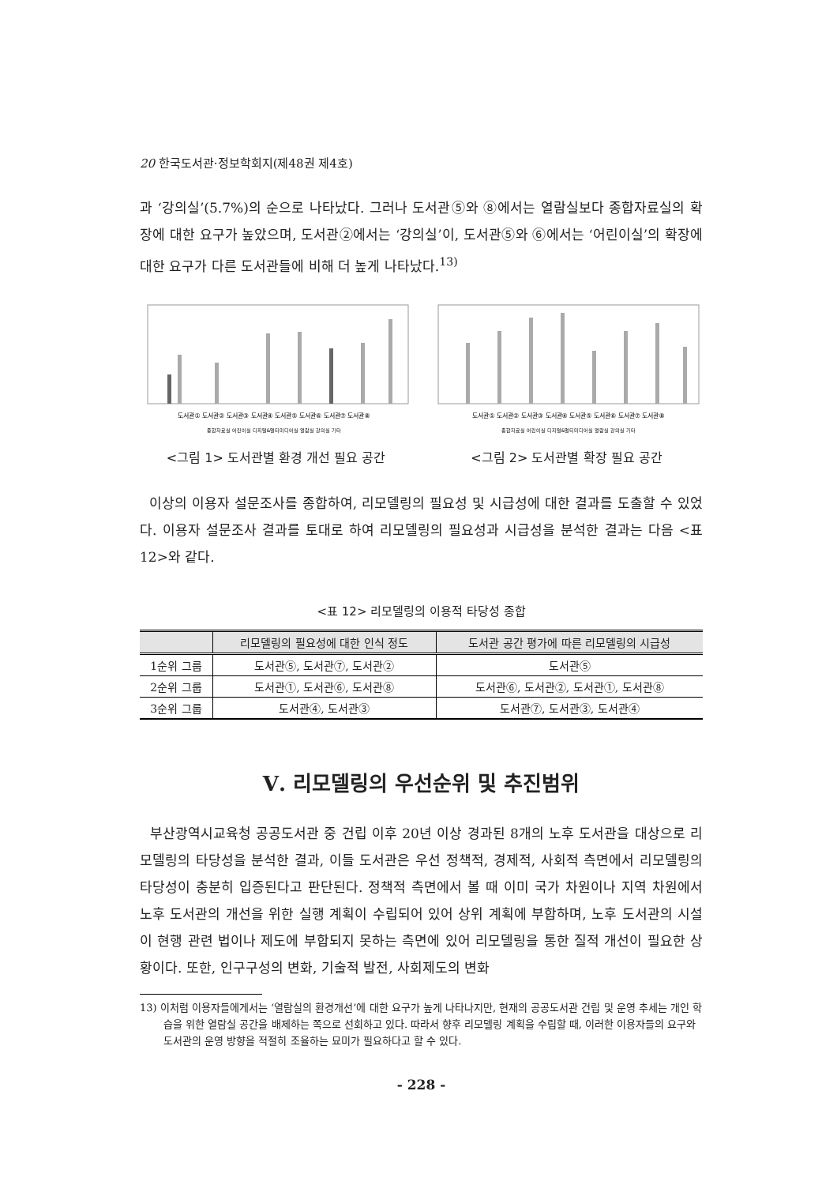20 한국도서관·정보학회지(제48권 제4호)
과 ‘강의실’(5.7%)의 순으로 나타났다. 그러나 도서관⑤와 ⑧에서는 열람실보다 종합자료실의 확장에 대한 요구가 높았으며, 도서관②에서는 ‘강의실’이, 도서관⑤와 ⑥에서는 ‘어린이실’의 확장에 대한 요구가 다른 도서관들에 비해 더 높게 나타났다.<sup>13)</sup>
도서관① 도서관② 도서관③ 도서관④ 도서관⑤ 도서관⑥ 도서관⑦ 도서관⑧
종합자료실 어린이실 디지털&멀티미디어실 열람실 강의실 기타
<그림 1> 도서관별 환경 개선 필요 공간
도서관① 도서관② 도서관③ 도서관④ 도서관⑤ 도서관⑥ 도서관⑦ 도서관⑧
종합자료실 어린이실 디지털&멀티미디어실 열람실 강의실 기타
<그림 2> 도서관별 확장 필요 공간
이상의 이용자 설문조사를 종합하여, 리모델링의 필요성 및 시급성에 대한 결과를 도출할 수 있었다. 이용자 설문조사 결과를 토대로 하여 리모델링의 필요성과 시급성을 분석한 결과는 다음 <표 12>와 같다.
<표 12> 리모델링의 이용적 타당성 종합
| | 리모델링의 필요성에 대한 인식 정도 | 도서관 공간 평가에 따른 리모델링의 시급성 |
| --- | --- | --- |
| 1순위 그룹 | 도서관⑤, 도서관⑦, 도서관② | 도서관⑤ |
| 2순위 그룹 | 도서관①, 도서관⑥, 도서관⑧ | 도서관⑥, 도서관②, 도서관①, 도서관⑧ |
| 3순위 그룹 | 도서관④, 도서관③ | 도서관⑦, 도서관③, 도서관④ |
Ⅴ. 리모델링의 우선순위 및 추진범위
부산광역시교육청 공공도서관 중 건립 이후 20년 이상 경과된 8개의 노후 도서관을 대상으로 리모델링의 타당성을 분석한 결과, 이들 도서관은 우선 정책적, 경제적, 사회적 측면에서 리모델링의 타당성이 충분히 입증된다고 판단된다. 정책적 측면에서 볼 때 이미 국가 차원이나 지역 차원에서 노후 도서관의 개선을 위한 실행 계획이 수립되어 있어 상위 계획에 부합하며, 노후 도서관의 시설이 현행 관련 법이나 제도에 부합되지 못하는 측면에 있어 리모델링을 통한 질적 개선이 필요한 상황이다. 또한, 인구구성의 변화, 기술적 발전, 사회제도의 변화
13) 이처럼 이용자들에게서는 ‘열람실의 환경개선’에 대한 요구가 높게 나타나지만, 현재의 공공도서관 건립 및 운영 추세는 개인 학습을 위한 열람실 공간을 배제하는 쪽으로 선회하고 있다. 따라서 향후 리모델링 계획을 수립할 때, 이러한 이용자들의 요구와 도서관의 운영 방향을 적절히 조율하는 묘미가 필요하다고 할 수 있다.
- 228 -